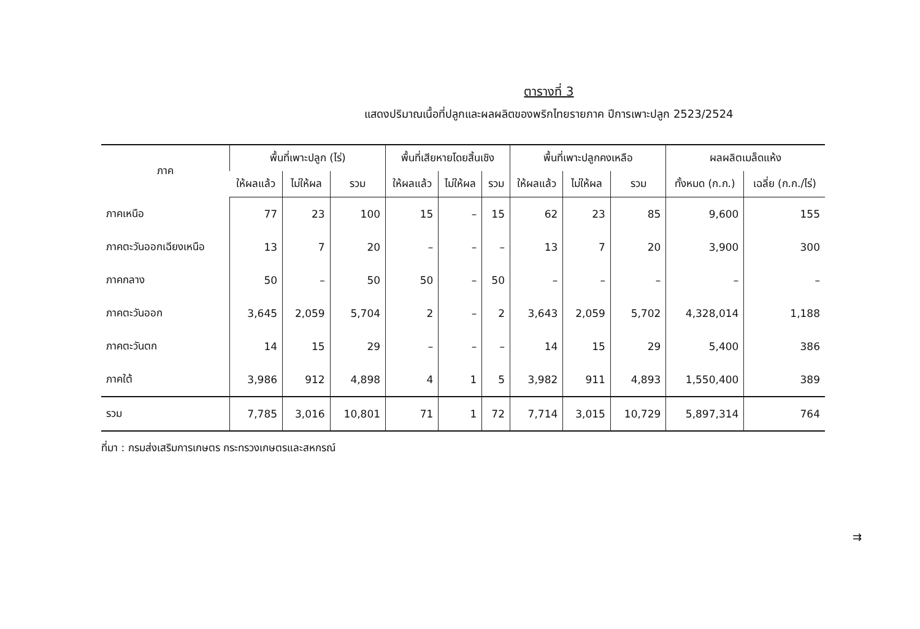ตารางที่ 3
แสดงปริมาณเนื้อที่ปลูกและผลผลิตของพริกไทยรายภาค ปีการเพาะปลูก 2523/2524
| ภาค | พื้นที่เพาะปลูก (ไร่) | | | พื้นที่เสียหายโดยสิ้นเชิง | | | พื้นที่เพาะปลูกคงเหลือ | | | ผลผลิตเมล็ดแห้ง | |
| --- | --- | --- | --- | --- | --- | --- | --- | --- | --- | --- | --- |
| | ให้ผลแล้ว | ไม่ให้ผล | รวม | ให้ผลแล้ว | ไม่ให้ผล | รวม | ให้ผลแล้ว | ไม่ให้ผล | รวม | ทั้งหมด (ก.ก.) | เฉลี่ย (ก.ก./ไร่) |
| ภาคเหนือ | 77 | 23 | 100 | 15 | – | 15 | 62 | 23 | 85 | 9,600 | 155 |
| ภาคตะวันออกเฉียงเหนือ | 13 | 7 | 20 | – | – | – | 13 | 7 | 20 | 3,900 | 300 |
| ภาคกลาง | 50 | – | 50 | 50 | – | 50 | – | – | – | – | – |
| ภาคตะวันออก | 3,645 | 2,059 | 5,704 | 2 | – | 2 | 3,643 | 2,059 | 5,702 | 4,328,014 | 1,188 |
| ภาคตะวันตก | 14 | 15 | 29 | – | – | – | 14 | 15 | 29 | 5,400 | 386 |
| ภาคใต้ | 3,986 | 912 | 4,898 | 4 | 1 | 5 | 3,982 | 911 | 4,893 | 1,550,400 | 389 |
| รวม | 7,785 | 3,016 | 10,801 | 71 | 1 | 72 | 7,714 | 3,015 | 10,729 | 5,897,314 | 764 |
ที่มา : กรมส่งเสริมการเกษตร กระทรวงเกษตรและสหกรณ์
⇉